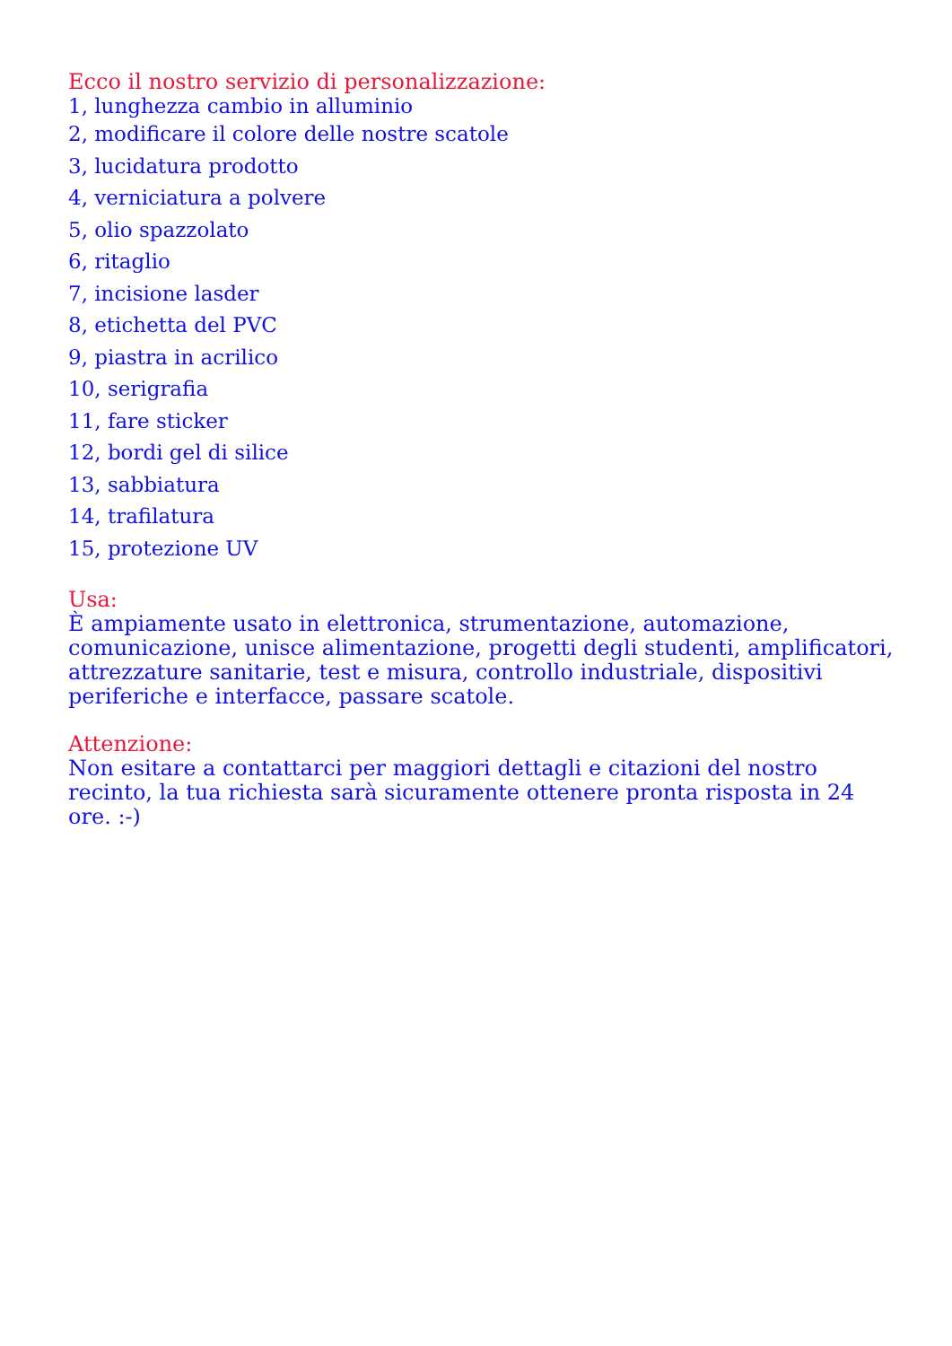Ecco il nostro servizio di personalizzazione:
1, lunghezza cambio in alluminio
2, modificare il colore delle nostre scatole
3, lucidatura prodotto
4, verniciatura a polvere
5, olio spazzolato
6, ritaglio
7, incisione lasder
8, etichetta del PVC
9, piastra in acrilico
10, serigrafia
11, fare sticker
12, bordi gel di silice
13, sabbiatura
14, trafilatura
15, protezione UV
Usa:
È ampiamente usato in elettronica, strumentazione, automazione, comunicazione, unisce alimentazione, progetti degli studenti, amplificatori, attrezzature sanitarie, test e misura, controllo industriale, dispositivi periferiche e interfacce, passare scatole.
Attenzione:
Non esitare a contattarci per maggiori dettagli e citazioni del nostro recinto, la tua richiesta sarà sicuramente ottenere pronta risposta in 24 ore. :-)